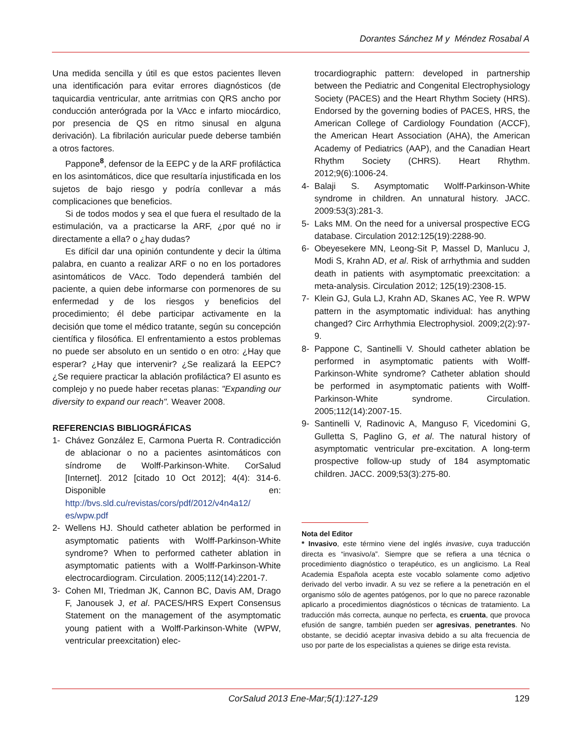Dorantes Sánchez M y Méndez Rosabal A
Una medida sencilla y útil es que estos pacientes lleven una identificación para evitar errores diagnósticos (de taquicardia ventricular, ante arritmias con QRS ancho por conducción anterógrada por la VAcc e infarto miocárdico, por presencia de QS en ritmo sinusal en alguna derivación). La fibrilación auricular puede deberse también a otros factores.
Pappone<sup>8</sup>, defensor de la EEPC y de la ARF profiláctica en los asintomáticos, dice que resultaría injustificada en los sujetos de bajo riesgo y podría conllevar a más complicaciones que beneficios.
Si de todos modos y sea el que fuera el resultado de la estimulación, va a practicarse la ARF, ¿por qué no ir directamente a ella? o ¿hay dudas?
Es difícil dar una opinión contundente y decir la última palabra, en cuanto a realizar ARF o no en los portadores asintomáticos de VAcc. Todo dependerá también del paciente, a quien debe informarse con pormenores de su enfermedad y de los riesgos y beneficios del procedimiento; él debe participar activamente en la decisión que tome el médico tratante, según su concepción científica y filosófica. El enfrentamiento a estos problemas no puede ser absoluto en un sentido o en otro: ¿Hay que esperar? ¿Hay que intervenir? ¿Se realizará la EEPC? ¿Se requiere practicar la ablación profiláctica? El asunto es complejo y no puede haber recetas planas: "Expanding our diversity to expand our reach". Weaver 2008.
REFERENCIAS BIBLIOGRÁFICAS
1- Chávez González E, Carmona Puerta R. Contradicción de ablacionar o no a pacientes asintomáticos con síndrome de Wolff-Parkinson-White. CorSalud [Internet]. 2012 [citado 10 Oct 2012]; 4(4): 314-6. Disponible en: http://bvs.sld.cu/revistas/cors/pdf/2012/v4n4a12/ es/wpw.pdf
2- Wellens HJ. Should catheter ablation be performed in asymptomatic patients with Wolff-Parkinson-White syndrome? When to performed catheter ablation in asymptomatic patients with a Wolff-Parkinson-White electrocardiogram. Circulation. 2005;112(14):2201-7.
3- Cohen MI, Triedman JK, Cannon BC, Davis AM, Drago F, Janousek J, et al. PACES/HRS Expert Consensus Statement on the management of the asymptomatic young patient with a Wolff-Parkinson-White (WPW, ventricular preexcitation) elec-
trocardiographic pattern: developed in partnership between the Pediatric and Congenital Electrophysiology Society (PACES) and the Heart Rhythm Society (HRS). Endorsed by the governing bodies of PACES, HRS, the American College of Cardiology Foundation (ACCF), the American Heart Association (AHA), the American Academy of Pediatrics (AAP), and the Canadian Heart Rhythm Society (CHRS). Heart Rhythm. 2012;9(6):1006-24.
4- Balaji S. Asymptomatic Wolff-Parkinson-White syndrome in children. An unnatural history. JACC. 2009:53(3):281-3.
5- Laks MM. On the need for a universal prospective ECG database. Circulation 2012:125(19):2288-90.
6- Obeyesekere MN, Leong-Sit P, Massel D, Manlucu J, Modi S, Krahn AD, et al. Risk of arrhythmia and sudden death in patients with asymptomatic preexcitation: a meta-analysis. Circulation 2012; 125(19):2308-15.
7- Klein GJ, Gula LJ, Krahn AD, Skanes AC, Yee R. WPW pattern in the asymptomatic individual: has anything changed? Circ Arrhythmia Electrophysiol. 2009;2(2):97-9.
8- Pappone C, Santinelli V. Should catheter ablation be performed in asymptomatic patients with Wolff-Parkinson-White syndrome? Catheter ablation should be performed in asymptomatic patients with Wolff-Parkinson-White syndrome. Circulation. 2005;112(14):2007-15.
9- Santinelli V, Radinovic A, Manguso F, Vicedomini G, Gulletta S, Paglino G, et al. The natural history of asymptomatic ventricular pre-excitation. A long-term prospective follow-up study of 184 asymptomatic children. JACC. 2009;53(3):275-80.
Nota del Editor
* Invasivo, este término viene del inglés invasive, cuya traducción directa es “invasivo/a”. Siempre que se refiera a una técnica o procedimiento diagnóstico o terapéutico, es un anglicismo. La Real Academia Española acepta este vocablo solamente como adjetivo derivado del verbo invadir. A su vez se refiere a la penetración en el organismo sólo de agentes patógenos, por lo que no parece razonable aplicarlo a procedimientos diagnósticos o técnicas de tratamiento. La traducción más correcta, aunque no perfecta, es cruenta, que provoca efusión de sangre, también pueden ser agresivas, penetrantes. No obstante, se decidió aceptar invasiva debido a su alta frecuencia de uso por parte de los especialistas a quienes se dirige esta revista.
CorSalud 2013 Ene-Mar;5(1):127-129 129